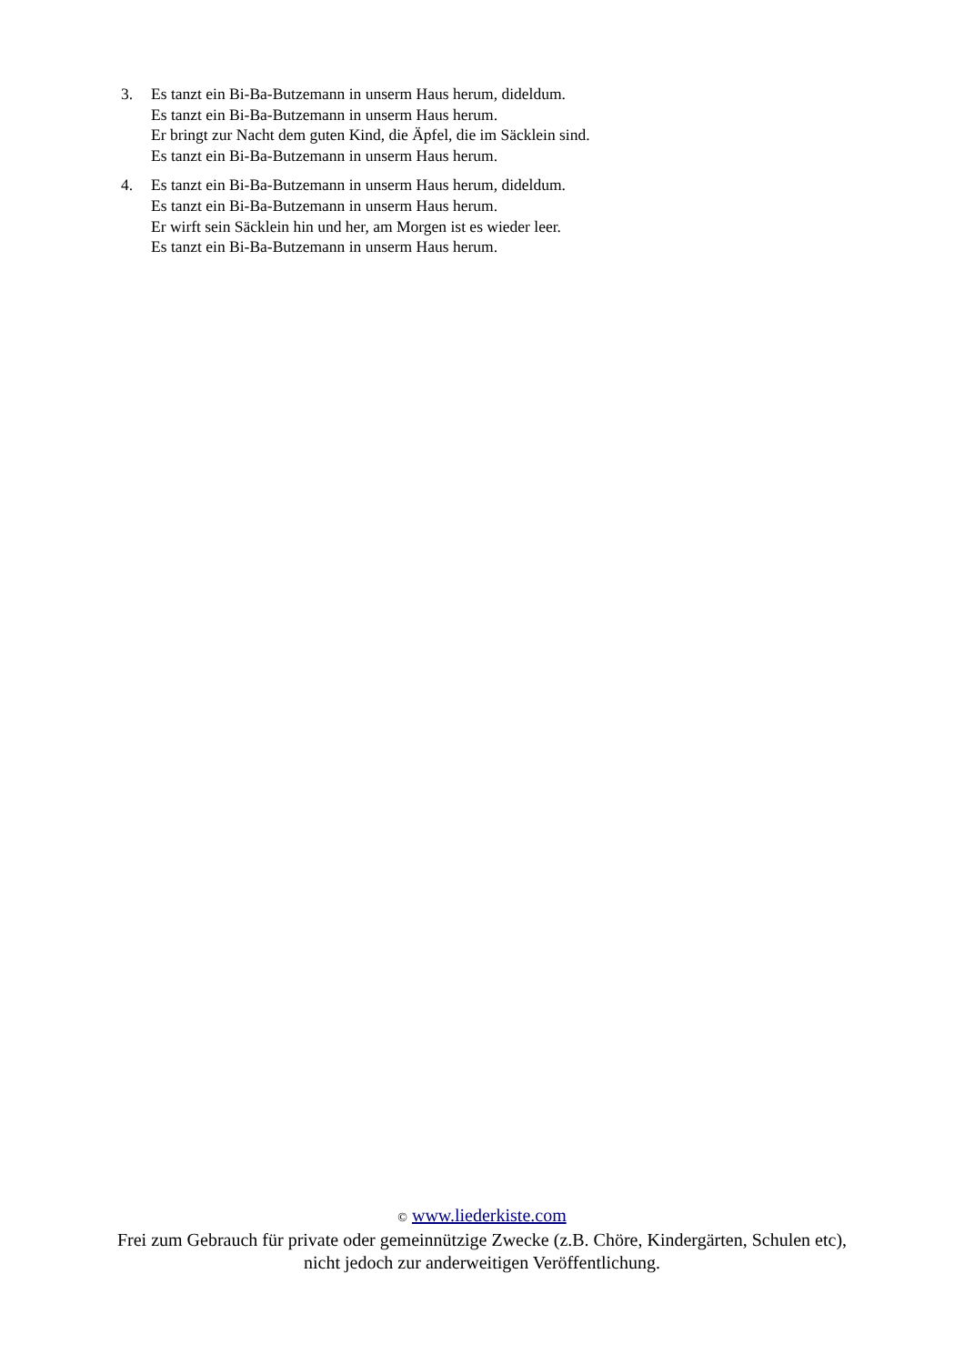3. Es tanzt ein Bi-Ba-Butzemann in unserm Haus herum, dideldum.
Es tanzt ein Bi-Ba-Butzemann in unserm Haus herum.
Er bringt zur Nacht dem guten Kind, die Äpfel, die im Säcklein sind.
Es tanzt ein Bi-Ba-Butzemann in unserm Haus herum.
4. Es tanzt ein Bi-Ba-Butzemann in unserm Haus herum, dideldum.
Es tanzt ein Bi-Ba-Butzemann in unserm Haus herum.
Er wirft sein Säcklein hin und her, am Morgen ist es wieder leer.
Es tanzt ein Bi-Ba-Butzemann in unserm Haus herum.
© www.liederkiste.com
Frei zum Gebrauch für private oder gemeinnützige Zwecke (z.B. Chöre, Kindergärten, Schulen etc),
nicht jedoch zur anderweitigen Veröffentlichung.